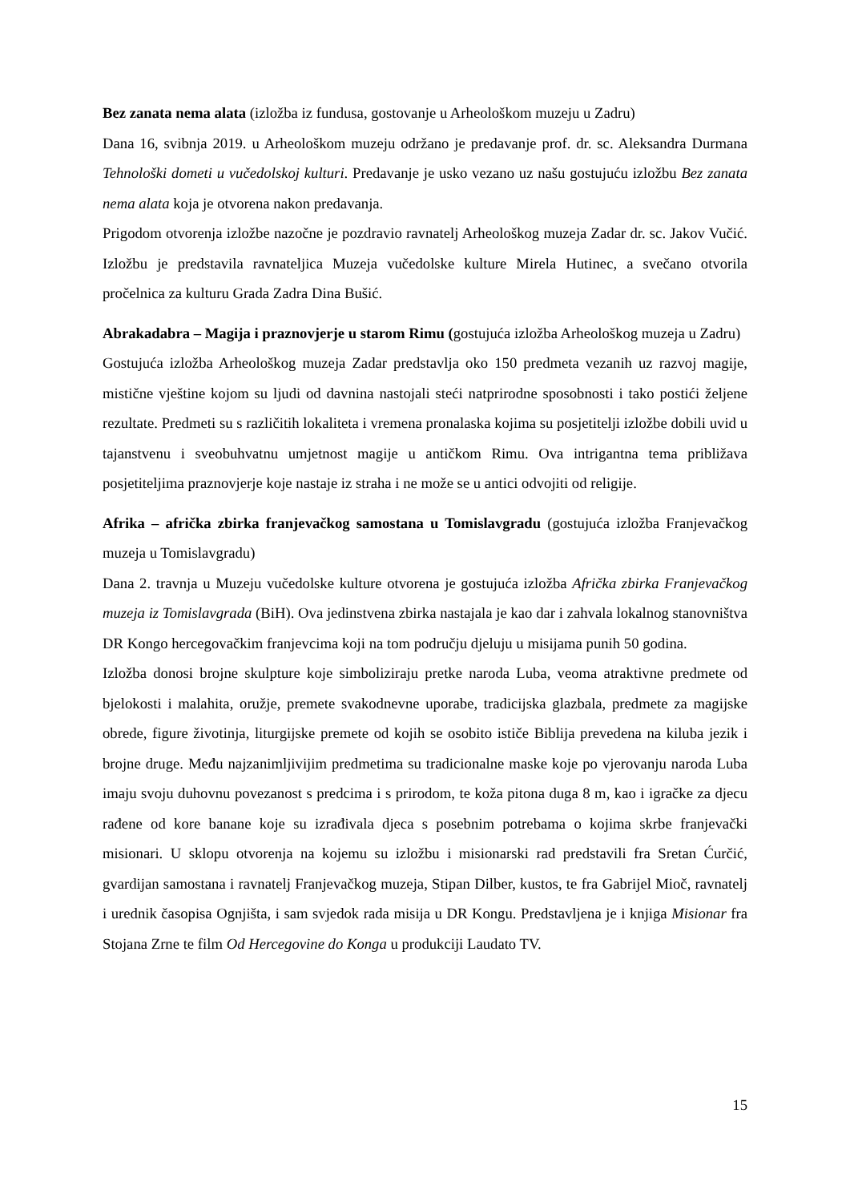Bez zanata nema alata (izložba iz fundusa, gostovanje u Arheološkom muzeju u Zadru)
Dana 16, svibnja 2019. u Arheološkom muzeju održano je predavanje prof. dr. sc. Aleksandra Durmana Tehnološki dometi u vučedolskoj kulturi. Predavanje je usko vezano uz našu gostujuću izložbu Bez zanata nema alata koja je otvorena nakon predavanja.
Prigodom otvorenja izložbe nazočne je pozdravio ravnatelj Arheološkog muzeja Zadar dr. sc. Jakov Vučić. Izložbu je predstavila ravnateljica Muzeja vučedolske kulture Mirela Hutinec, a svečano otvorila pročelnica za kulturu Grada Zadra Dina Bušić.
Abrakadabra – Magija i praznovjerje u starom Rimu (gostujuća izložba Arheološkog muzeja u Zadru)
Gostujuća izložba Arheološkog muzeja Zadar predstavlja oko 150 predmeta vezanih uz razvoj magije, mistične vještine kojom su ljudi od davnina nastojali steći natprirodne sposobnosti i tako postići željene rezultate. Predmeti su s različitih lokaliteta i vremena pronalaska kojima su posjetitelji izložbe dobili uvid u tajanstvenu i sveobuhvatnu umjetnost magije u antičkom Rimu. Ova intrigantna tema približava posjetiteljima praznovjerje koje nastaje iz straha i ne može se u antici odvojiti od religije.
Afrika – afrička zbirka franjevačkog samostana u Tomislavgradu (gostujuća izložba Franjevačkog muzeja u Tomislavgradu)
Dana 2. travnja u Muzeju vučedolske kulture otvorena je gostujuća izložba Afrička zbirka Franjevačkog muzeja iz Tomislavgrada (BiH). Ova jedinstvena zbirka nastajala je kao dar i zahvala lokalnog stanovništva DR Kongo hercegovačkim franjevcima koji na tom području djeluju u misijama punih 50 godina.
Izložba donosi brojne skulpture koje simboliziraju pretke naroda Luba, veoma atraktivne predmete od bjelokosti i malahita, oružje, premete svakodnevne uporabe, tradicijska glazbala, predmete za magijske obrede, figure životinja, liturgijske premete od kojih se osobito ističe Biblija prevedena na kiluba jezik i brojne druge. Među najzanimljivijim predmetima su tradicionalne maske koje po vjerovanju naroda Luba imaju svoju duhovnu povezanost s predcima i s prirodom, te koža pitona duga 8 m, kao i igračke za djecu rađene od kore banane koje su izrađivala djeca s posebnim potrebama o kojima skrbe franjevački misionari. U sklopu otvorenja na kojemu su izložbu i misionarski rad predstavili fra Sretan Ćurčić, gvardijan samostana i ravnatelj Franjevačkog muzeja, Stipan Dilber, kustos, te fra Gabrijel Mioč, ravnatelj i urednik časopisa Ognjišta, i sam svjedok rada misija u DR Kongu. Predstavljena je i knjiga Misionar fra Stojana Zrne te film Od Hercegovine do Konga u produkciji Laudato TV.
15